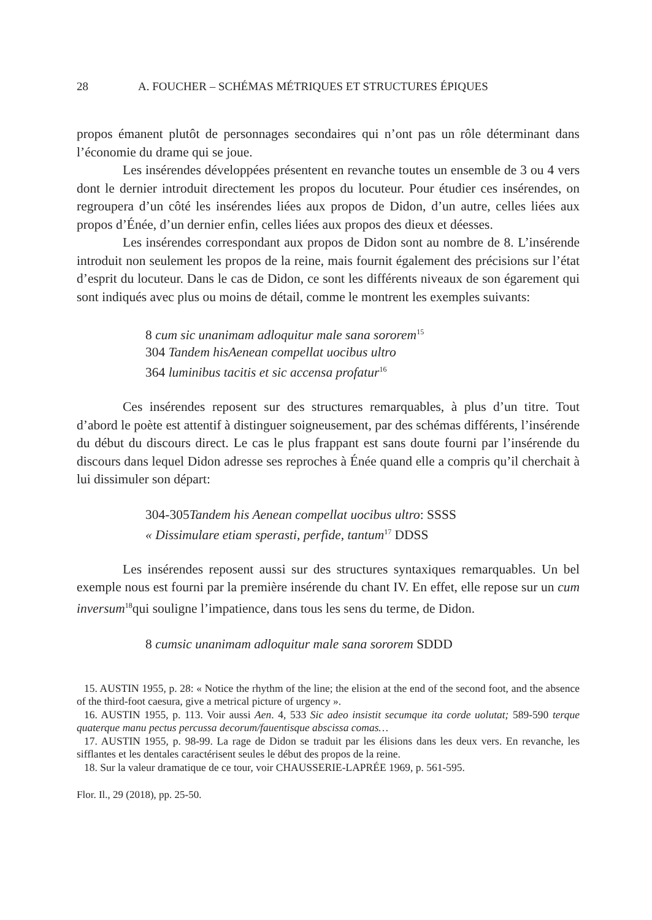28 A. FOUCHER – SCHÉMAS MÉTRIQUES ET STRUCTURES ÉPIQUES
propos émanent plutôt de personnages secondaires qui n’ont pas un rôle déterminant dans l’économie du drame qui se joue.
Les insérendes développées présentent en revanche toutes un ensemble de 3 ou 4 vers dont le dernier introduit directement les propos du locuteur. Pour étudier ces insérendes, on regroupera d’un côté les insérendes liées aux propos de Didon, d’un autre, celles liées aux propos d’Énée, d’un dernier enfin, celles liées aux propos des dieux et déesses.
Les insérendes correspondant aux propos de Didon sont au nombre de 8. L’insérende introduit non seulement les propos de la reine, mais fournit également des précisions sur l’état d’esprit du locuteur. Dans le cas de Didon, ce sont les différents niveaux de son égarement qui sont indiqués avec plus ou moins de détail, comme le montrent les exemples suivants:
8 cum sic unanimam adloquitur male sana sororem<sup>15</sup>
304 Tandem hisAenean compellat uocibus ultro
364 luminibus tacitis et sic accensa profatur<sup>16</sup>
Ces insérendes reposent sur des structures remarquables, à plus d’un titre. Tout d’abord le poète est attentif à distinguer soigneusement, par des schémas différents, l’insérende du début du discours direct. Le cas le plus frappant est sans doute fourni par l’insérende du discours dans lequel Didon adresse ses reproches à Énée quand elle a compris qu’il cherchait à lui dissimuler son départ:
304-305Tandem his Aenean compellat uocibus ultro: SSSS
« Dissimulare etiam sperasti, perfide, tantum<sup>17</sup> DDSS
Les insérendes reposent aussi sur des structures syntaxiques remarquables. Un bel exemple nous est fourni par la première insérende du chant IV. En effet, elle repose sur un cum inversum<sup>18</sup>qui souligne l’impatience, dans tous les sens du terme, de Didon.
8 cumsic unanimam adloquitur male sana sororem SDDD
15. AUSTIN 1955, p. 28: « Notice the rhythm of the line; the elision at the end of the second foot, and the absence of the third-foot caesura, give a metrical picture of urgency ».
16. AUSTIN 1955, p. 113. Voir aussi Aen. 4, 533 Sic adeo insistit secumque ita corde uolutat; 589-590 terque quaterque manu pectus percussa decorum/fauentisque abscissa comas…
17. AUSTIN 1955, p. 98-99. La rage de Didon se traduit par les élisions dans les deux vers. En revanche, les sifflantes et les dentales caractérisent seules le début des propos de la reine.
18. Sur la valeur dramatique de ce tour, voir CHAUSSERIE-LAPRÉE 1969, p. 561-595.
Flor. Il., 29 (2018), pp. 25-50.